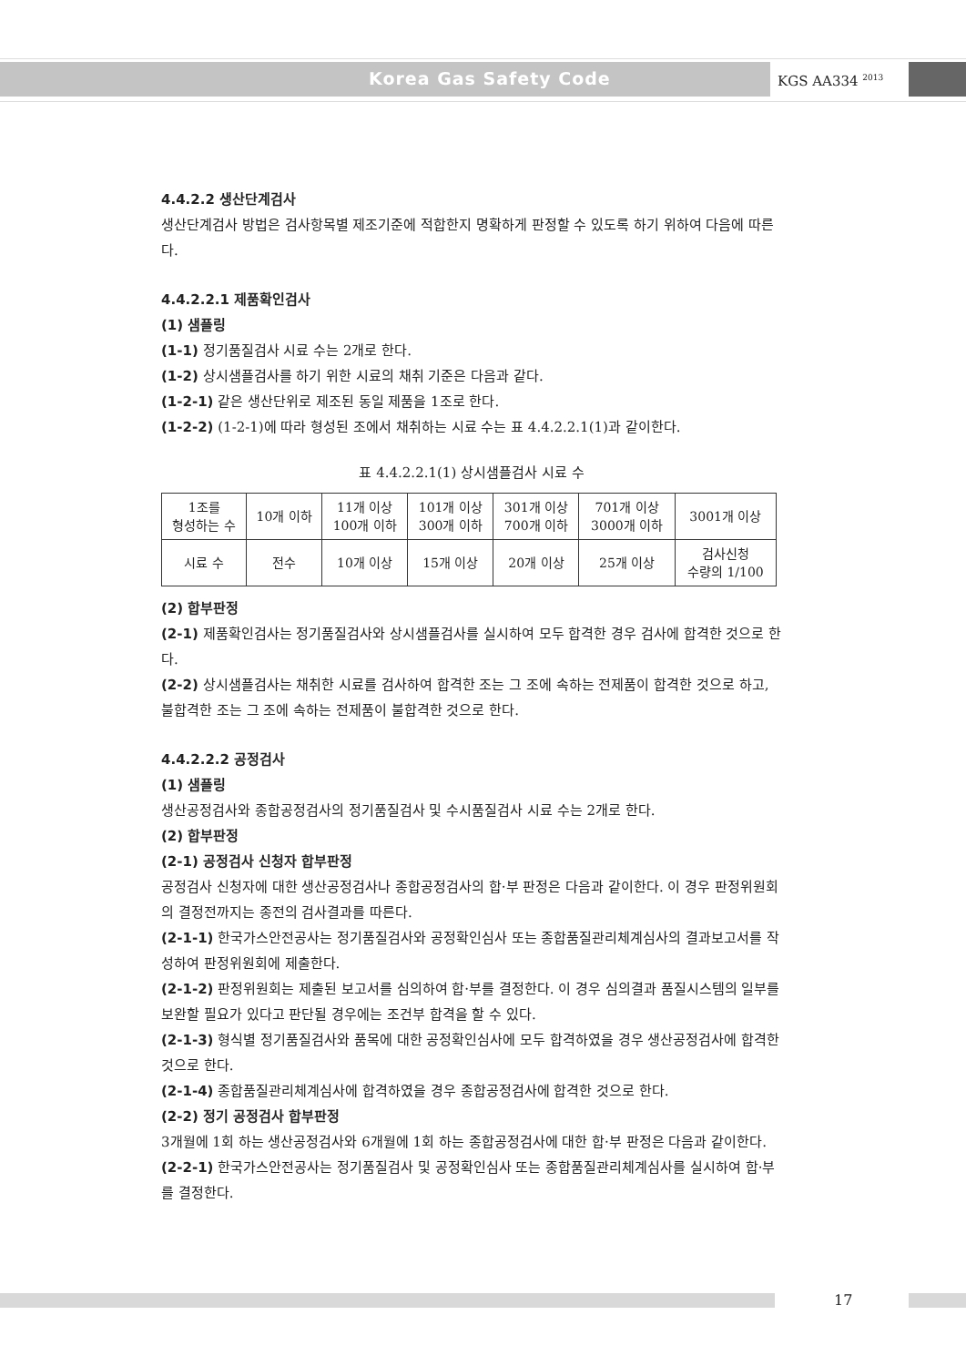Korea Gas Safety Code KGS AA334 <sup>2013</sup>
4.4.2.2 생산단계검사
생산단계검사 방법은 검사항목별 제조기준에 적합한지 명확하게 판정할 수 있도록 하기 위하여 다음에 따른다.
4.4.2.2.1 제품확인검사
(1) 샘플링
(1-1) 정기품질검사 시료 수는 2개로 한다.
(1-2) 상시샘플검사를 하기 위한 시료의 채취 기준은 다음과 같다.
(1-2-1) 같은 생산단위로 제조된 동일 제품을 1조로 한다.
(1-2-2) (1-2-1)에 따라 형성된 조에서 채취하는 시료 수는 표 4.4.2.2.1(1)과 같이한다.
표 4.4.2.2.1(1) 상시샘플검사 시료 수
| 1조를 형성하는 수 | 10개 이하 | 11개 이상 100개 이하 | 101개 이상 300개 이하 | 301개 이상 700개 이하 | 701개 이상 3000개 이하 | 3001개 이상 |
| 시료 수 | 전수 | 10개 이상 | 15개 이상 | 20개 이상 | 25개 이상 | 검사신청 수량의 1/100 |
(2) 합부판정
(2-1) 제품확인검사는 정기품질검사와 상시샘플검사를 실시하여 모두 합격한 경우 검사에 합격한 것으로 한다.
(2-2) 상시샘플검사는 채취한 시료를 검사하여 합격한 조는 그 조에 속하는 전제품이 합격한 것으로 하고, 불합격한 조는 그 조에 속하는 전제품이 불합격한 것으로 한다.
4.4.2.2.2 공정검사
(1) 샘플링
생산공정검사와 종합공정검사의 정기품질검사 및 수시품질검사 시료 수는 2개로 한다.
(2) 합부판정
(2-1) 공정검사 신청자 합부판정
공정검사 신청자에 대한 생산공정검사나 종합공정검사의 합·부 판정은 다음과 같이한다. 이 경우 판정위원회의 결정전까지는 종전의 검사결과를 따른다.
(2-1-1) 한국가스안전공사는 정기품질검사와 공정확인심사 또는 종합품질관리체계심사의 결과보고서를 작성하여 판정위원회에 제출한다.
(2-1-2) 판정위원회는 제출된 보고서를 심의하여 합·부를 결정한다. 이 경우 심의결과 품질시스템의 일부를 보완할 필요가 있다고 판단될 경우에는 조건부 합격을 할 수 있다.
(2-1-3) 형식별 정기품질검사와 품목에 대한 공정확인심사에 모두 합격하였을 경우 생산공정검사에 합격한 것으로 한다.
(2-1-4) 종합품질관리체계심사에 합격하였을 경우 종합공정검사에 합격한 것으로 한다.
(2-2) 정기 공정검사 합부판정
3개월에 1회 하는 생산공정검사와 6개월에 1회 하는 종합공정검사에 대한 합·부 판정은 다음과 같이한다.
(2-2-1) 한국가스안전공사는 정기품질검사 및 공정확인심사 또는 종합품질관리체계심사를 실시하여 합·부를 결정한다.
17